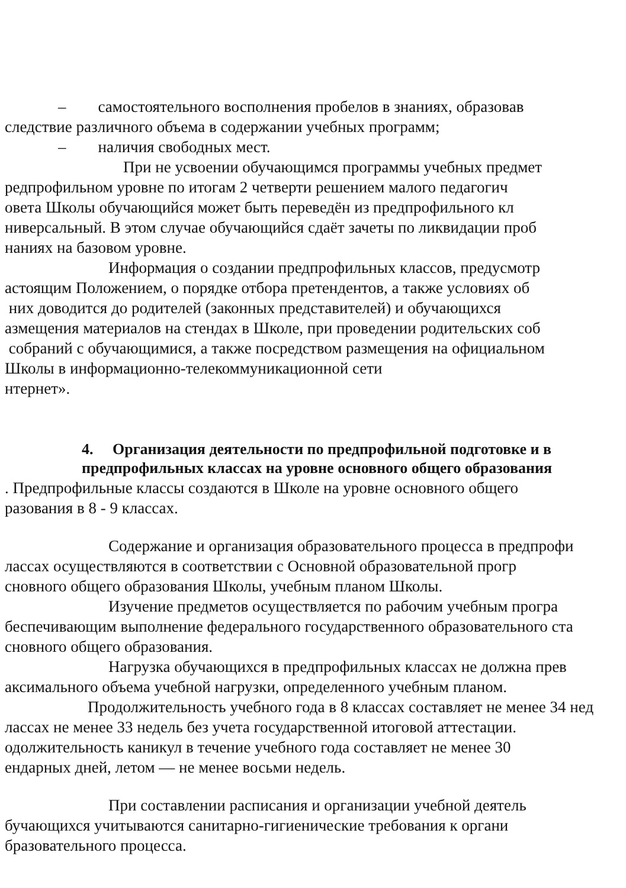– самостоятельного восполнения пробелов в знаниях, образовав
следствие различного объема в содержании учебных программ;
– наличия свободных мест.
При не усвоении обучающимся программы учебных предмет
редпрофильном уровне по итогам 2 четверти решением малого педагогич
овета Школы обучающийся может быть переведён из предпрофильного кл
ниверсальный. В этом случае обучающийся сдаёт зачеты по ликвидации проб
наниях на базовом уровне.
Информация о создании предпрофильных классов, предусмотр
астоящим Положением, о порядке отбора претендентов, а также условиях об
них доводится до родителей (законных представителей) и обучающихся
азмещения материалов на стендах в Школе, при проведении родительских соб
собраний с обучающимися, а также посредством размещения на официальном
Школы в информационно-телекоммуникационной сети
нтернет».
4. Организация деятельности по предпрофильной подготовке и в предпрофильных классах на уровне основного общего образования
. Предпрофильные классы создаются в Школе на уровне основного общего
разования в 8 - 9 классах.
Содержание и организация образовательного процесса в предпрофи
лассах осуществляются в соответствии с Основной образовательной прогр
сновного общего образования Школы, учебным планом Школы.
Изучение предметов осуществляется по рабочим учебным програ
беспечивающим выполнение федерального государственного образовательного ста
сновного общего образования.
Нагрузка обучающихся в предпрофильных классах не должна прев
аксимального объема учебной нагрузки, определенного учебным планом.
Продолжительность учебного года в 8 классах составляет не менее 34 нед
лассах не менее 33 недель без учета государственной итоговой аттестации.
одолжительность каникул в течение учебного года составляет не менее 30
ендарных дней, летом — не менее восьми недель.
При составлении расписания и организации учебной деятель
бучающихся учитываются санитарно-гигиенические требования к органи
бразовательного процесса.